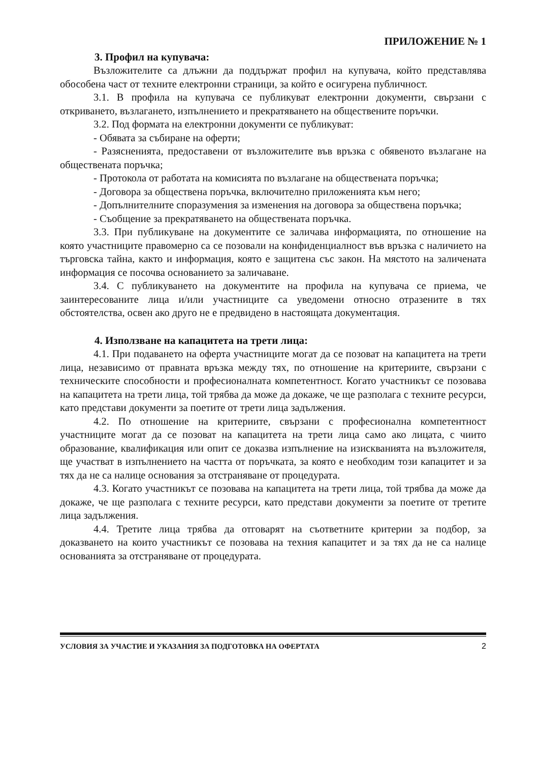ПРИЛОЖЕНИЕ № 1
3. Профил на купувача:
Възложителите са длъжни да поддържат профил на купувача, който представлява обособена част от техните електронни страници, за който е осигурена публичност.
3.1. В профила на купувача се публикуват електронни документи, свързани с откриването, възлагането, изпълнението и прекратяването на обществените поръчки.
3.2. Под формата на електронни документи се публикуват:
- Обявата за събиране на оферти;
- Разясненията, предоставени от възложителите във връзка с обявеното възлагане на обществената поръчка;
- Протокола от работата на комисията по възлагане на обществената поръчка;
- Договора за обществена поръчка, включително приложенията към него;
- Допълнителните споразумения за изменения на договора за обществена поръчка;
- Съобщение за прекратяването на обществената поръчка.
3.3. При публикуване на документите се заличава информацията, по отношение на която участниците правомерно са се позовали на конфиденциалност във връзка с наличието на търговска тайна, както и информация, която е защитена със закон. На мястото на заличената информация се посочва основанието за заличаване.
3.4. С публикуването на документите на профила на купувача се приема, че заинтересованите лица и/или участниците са уведомени относно отразените в тях обстоятелства, освен ако друго не е предвидено в настоящата документация.
4. Използване на капацитета на трети лица:
4.1. При подаването на оферта участниците могат да се позоват на капацитета на трети лица, независимо от правната връзка между тях, по отношение на критериите, свързани с техническите способности и професионалната компетентност. Когато участникът се позовава на капацитета на трети лица, той трябва да може да докаже, че ще разполага с техните ресурси, като представи документи за поетите от трети лица задължения.
4.2. По отношение на критериите, свързани с професионална компетентност участниците могат да се позоват на капацитета на трети лица само ако лицата, с чиито образование, квалификация или опит се доказва изпълнение на изискванията на възложителя, ще участват в изпълнението на частта от поръчката, за която е необходим този капацитет и за тях да не са налице основания за отстраняване от процедурата.
4.3. Когато участникът се позовава на капацитета на трети лица, той трябва да може да докаже, че ще разполага с техните ресурси, като представи документи за поетите от третите лица задължения.
4.4. Третите лица трябва да отговарят на съответните критерии за подбор, за доказването на които участникът се позовава на техния капацитет и за тях да не са налице основанията за отстраняване от процедурата.
УСЛОВИЯ ЗА УЧАСТИЕ И УКАЗАНИЯ ЗА ПОДГОТОВКА НА ОФЕРТАТА 2